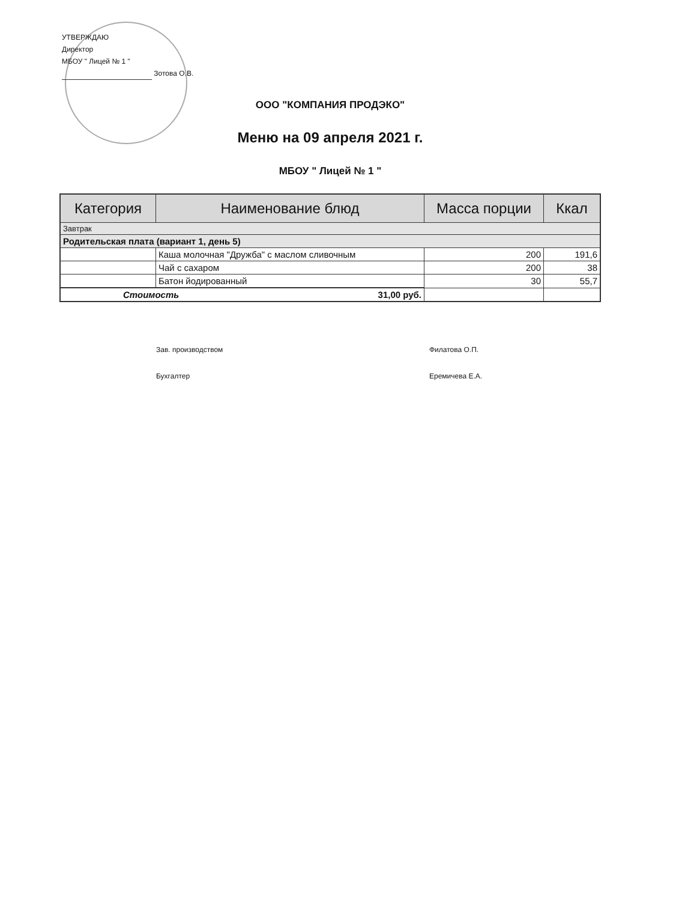УТВЕРЖДАЮ
Директор
МБОУ " Лицей № 1 "
Зотова О.В.
ООО "КОМПАНИЯ ПРОДЭКО"
Меню на 09 апреля 2021 г.
МБОУ " Лицей № 1 "
| Категория | Наименование блюд | Масса порции | Ккал |
| --- | --- | --- | --- |
| Завтрак | | | |
| Родительская плата (вариант 1, день 5) | | | |
| | Каша молочная "Дружба" с маслом сливочным | 200 | 191,6 |
| | Чай с сахаром | 200 | 38 |
| | Батон йодированный | 30 | 55,7 |
| Стоимость 31,00 руб. | | | |
Зав. производством Филатова О.П.
Бухгалтер Еремичева Е.А.